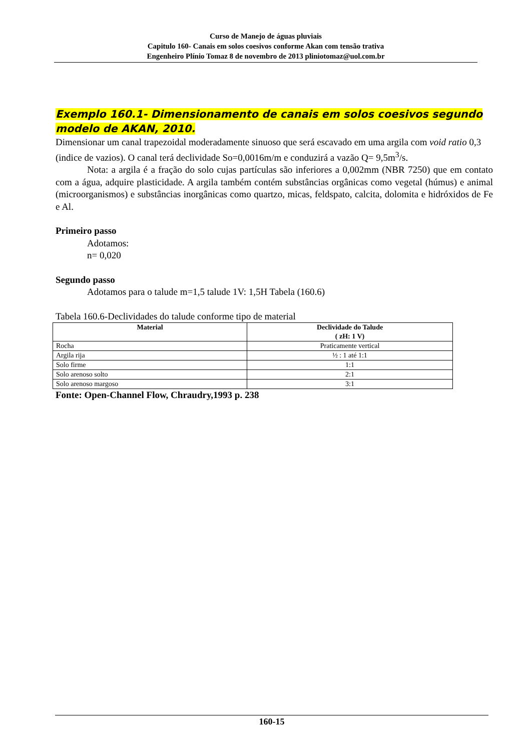Curso de Manejo de águas pluviais
Capitulo 160- Canais em solos coesivos conforme Akan com tensão trativa
Engenheiro Plínio Tomaz 8 de novembro de 2013 pliniotomaz@uol.com.br
Exemplo 160.1- Dimensionamento de canais em solos coesivos segundo modelo de AKAN, 2010.
Dimensionar um canal trapezoidal moderadamente sinuoso que será escavado em uma argila com void ratio 0,3 (indice de vazios). O canal terá declividade So=0,0016m/m e conduzirá a vazão Q= 9,5m<sup>3</sup>/s.
Nota: a argila é a fração do solo cujas partículas são inferiores a 0,002mm (NBR 7250) que em contato com a água, adquire plasticidade. A argila também contém substâncias orgânicas como vegetal (húmus) e animal (microorganismos) e substâncias inorgânicas como quartzo, micas, feldspato, calcita, dolomita e hidróxidos de Fe e Al.
Primeiro passo
Adotamos:
n= 0,020
Segundo passo
Adotamos para o talude m=1,5 talude 1V: 1,5H Tabela (160.6)
Tabela 160.6-Declividades do talude conforme tipo de material
| Material | Declividade do Talude ( zH: 1 V) |
| --- | --- |
| Rocha | Praticamente vertical |
| Argila rija | ½ : 1 até 1:1 |
| Solo firme | 1:1 |
| Solo arenoso solto | 2:1 |
| Solo arenoso margoso | 3:1 |
Fonte: Open-Channel Flow, Chraudry,1993 p. 238
160-15